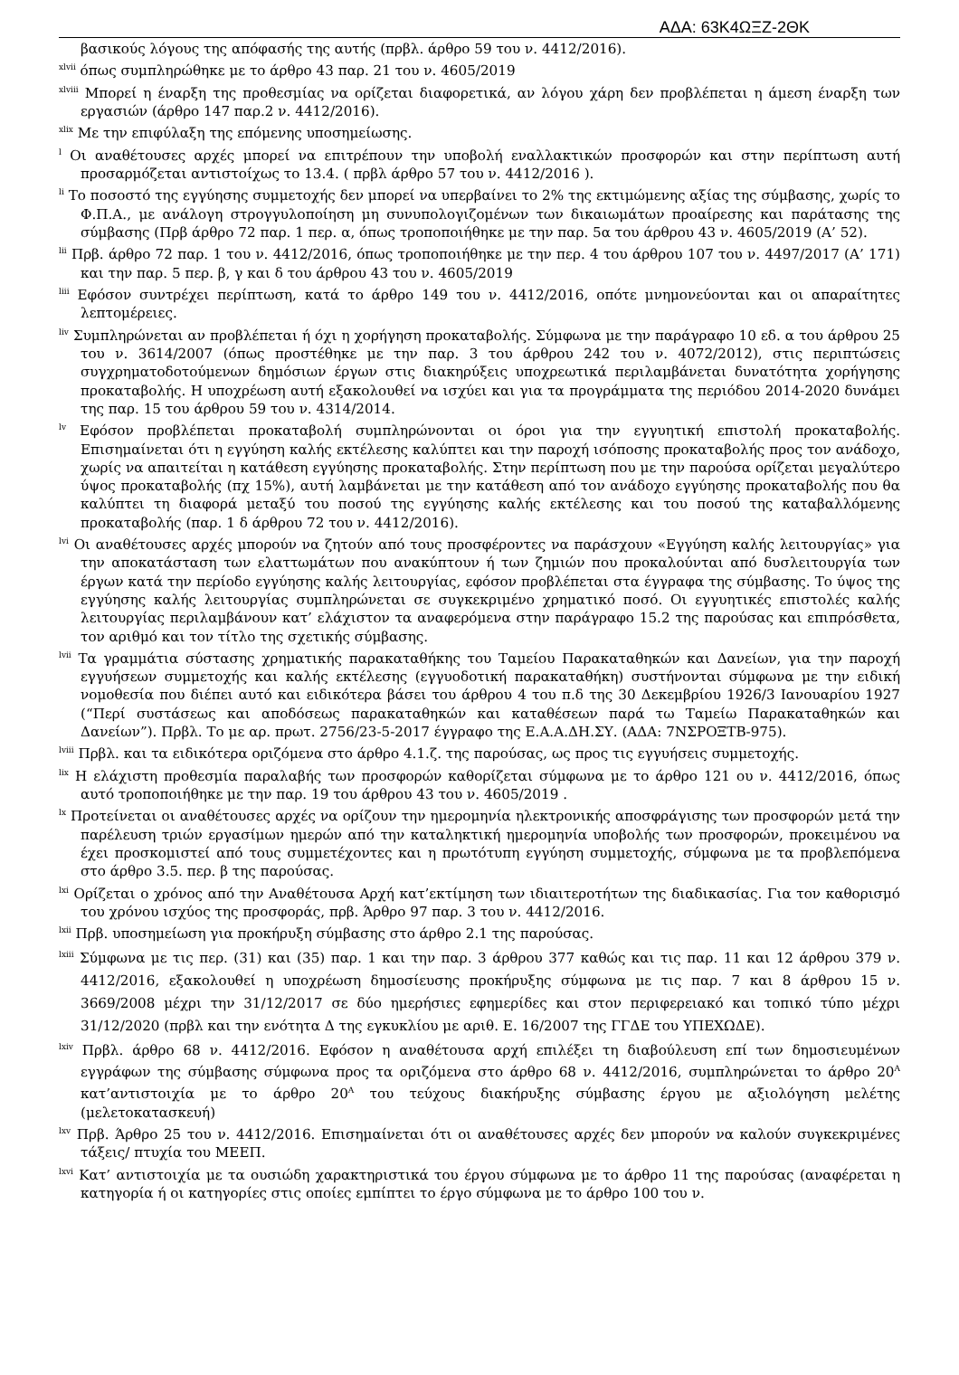ΑΔΑ: 63Κ4ΩΞΖ-2ΘΚ
βασικούς λόγους της απόφασής της αυτής (πρβλ. άρθρο 59 του ν. 4412/2016).
<sup>xlvii</sup> όπως συμπληρώθηκε με το άρθρο 43 παρ. 21 του ν. 4605/2019
<sup>xlviii</sup> Μπορεί η έναρξη της προθεσμίας να ορίζεται διαφορετικά, αν λόγου χάρη δεν προβλέπεται η άμεση έναρξη των εργασιών (άρθρο 147 παρ.2 ν. 4412/2016).
<sup>xlix</sup> Με την επιφύλαξη της επόμενης υποσημείωσης.
<sup>l</sup> Οι αναθέτουσες αρχές μπορεί να επιτρέπουν την υποβολή εναλλακτικών προσφορών και στην περίπτωση αυτή προσαρμόζεται αντιστοίχως το 13.4. ( πρβλ άρθρο 57 του ν. 4412/2016 ).
<sup>li</sup> Το ποσοστό της εγγύησης συμμετοχής δεν μπορεί να υπερβαίνει το 2% της εκτιμώμενης αξίας της σύμβασης, χωρίς το Φ.Π.Α., με ανάλογη στρογγυλοποίηση μη συνυπολογιζομένων των δικαιωμάτων προαίρεσης και παράτασης της σύμβασης (Πρβ άρθρο 72 παρ. 1 περ. α, όπως τροποποιήθηκε με την παρ. 5α του άρθρου 43 ν. 4605/2019 (Α’ 52).
<sup>lii</sup> Πρβ. άρθρο 72 παρ. 1 του ν. 4412/2016, όπως τροποποιήθηκε με την περ. 4 του άρθρου 107 του ν. 4497/2017 (Α’ 171) και την παρ. 5 περ. β, γ και δ του άρθρου 43 του ν. 4605/2019
<sup>liii</sup> Εφόσον συντρέχει περίπτωση, κατά το άρθρο 149 του ν. 4412/2016, οπότε μνημονεύονται και οι απαραίτητες λεπτομέρειες.
<sup>liv</sup> Συμπληρώνεται αν προβλέπεται ή όχι η χορήγηση προκαταβολής. Σύμφωνα με την παράγραφο 10 εδ. α του άρθρου 25 του ν. 3614/2007 (όπως προστέθηκε με την παρ. 3 του άρθρου 242 του ν. 4072/2012), στις περιπτώσεις συγχρηματοδοτούμενων δημόσιων έργων στις διακηρύξεις υποχρεωτικά περιλαμβάνεται δυνατότητα χορήγησης προκαταβολής. Η υποχρέωση αυτή εξακολουθεί να ισχύει και για τα προγράμματα της περιόδου 2014-2020 δυνάμει της παρ. 15 του άρθρου 59 του ν. 4314/2014.
<sup>lv</sup> Εφόσον προβλέπεται προκαταβολή συμπληρώνονται οι όροι για την εγγυητική επιστολή προκαταβολής. Επισημαίνεται ότι η εγγύηση καλής εκτέλεσης καλύπτει και την παροχή ισόποσης προκαταβολής προς τον ανάδοχο, χωρίς να απαιτείται η κατάθεση εγγύησης προκαταβολής. Στην περίπτωση που με την παρούσα ορίζεται μεγαλύτερο ύψος προκαταβολής (πχ 15%), αυτή λαμβάνεται με την κατάθεση από τον ανάδοχο εγγύησης προκαταβολής που θα καλύπτει τη διαφορά μεταξύ του ποσού της εγγύησης καλής εκτέλεσης και του ποσού της καταβαλλόμενης προκαταβολής (παρ. 1 δ άρθρου 72 του ν. 4412/2016).
<sup>lvi</sup> Οι αναθέτουσες αρχές μπορούν να ζητούν από τους προσφέροντες να παράσχουν «Εγγύηση καλής λειτουργίας» για την αποκατάσταση των ελαττωμάτων που ανακύπτουν ή των ζημιών που προκαλούνται από δυσλειτουργία των έργων κατά την περίοδο εγγύησης καλής λειτουργίας, εφόσον προβλέπεται στα έγγραφα της σύμβασης. Το ύψος της εγγύησης καλής λειτουργίας συμπληρώνεται σε συγκεκριμένο χρηματικό ποσό. Οι εγγυητικές επιστολές καλής λειτουργίας περιλαμβάνουν κατ’ ελάχιστον τα αναφερόμενα στην παράγραφο 15.2 της παρούσας και επιπρόσθετα, τον αριθμό και τον τίτλο της σχετικής σύμβασης.
<sup>lvii</sup> Τα γραμμάτια σύστασης χρηματικής παρακαταθήκης του Ταμείου Παρακαταθηκών και Δανείων, για την παροχή εγγυήσεων συμμετοχής και καλής εκτέλεσης (εγγυοδοτική παρακαταθήκη) συστήνονται σύμφωνα με την ειδική νομοθεσία που διέπει αυτό και ειδικότερα βάσει του άρθρου 4 του π.δ της 30 Δεκεμβρίου 1926/3 Ιανουαρίου 1927 (“Περί συστάσεως και αποδόσεως παρακαταθηκών και καταθέσεων παρά τω Ταμείω Παρακαταθηκών και Δανείων”). Πρβλ. Το με αρ. πρωτ. 2756/23-5-2017 έγγραφο της Ε.Α.Α.ΔΗ.ΣΥ. (ΑΔΑ: 7ΝΣΡΟΞΤΒ-975).
<sup>lviii</sup> Πρβλ. και τα ειδικότερα οριζόμενα στο άρθρο 4.1.ζ. της παρούσας, ως προς τις εγγυήσεις συμμετοχής.
<sup>lix</sup> Η ελάχιστη προθεσμία παραλαβής των προσφορών καθορίζεται σύμφωνα με το άρθρο 121 ου ν. 4412/2016, όπως αυτό τροποποιήθηκε με την παρ. 19 του άρθρου 43 του ν. 4605/2019 .
<sup>lx</sup> Προτείνεται οι αναθέτουσες αρχές να ορίζουν την ημερομηνία ηλεκτρονικής αποσφράγισης των προσφορών μετά την παρέλευση τριών εργασίμων ημερών από την καταληκτική ημερομηνία υποβολής των προσφορών, προκειμένου να έχει προσκομιστεί από τους συμμετέχοντες και η πρωτότυπη εγγύηση συμμετοχής, σύμφωνα με τα προβλεπόμενα στο άρθρο 3.5. περ. β της παρούσας.
<sup>lxi</sup> Ορίζεται ο χρόνος από την Αναθέτουσα Αρχή κατ’εκτίμηση των ιδιαιτεροτήτων της διαδικασίας. Για τον καθορισμό του χρόνου ισχύος της προσφοράς, πρβ. Άρθρο 97 παρ. 3 του ν. 4412/2016.
<sup>lxii</sup> Πρβ. υποσημείωση για προκήρυξη σύμβασης στο άρθρο 2.1 της παρούσας.
<sup>lxiii</sup> Σύμφωνα με τις περ. (31) και (35) παρ. 1 και την παρ. 3 άρθρου 377 καθώς και τις παρ. 11 και 12 άρθρου 379 ν. 4412/2016, εξακολουθεί η υποχρέωση δημοσίευσης προκήρυξης σύμφωνα με τις παρ. 7 και 8 άρθρου 15 ν. 3669/2008 μέχρι την 31/12/2017 σε δύο ημερήσιες εφημερίδες και στον περιφερειακό και τοπικό τύπο μέχρι 31/12/2020 (πρβλ και την ενότητα Δ της εγκυκλίου με αριθ. Ε. 16/2007 της ΓΓΔΕ του ΥΠΕΧΩΔΕ).
<sup>lxiv</sup> Πρβλ. άρθρο 68 ν. 4412/2016. Εφόσον η αναθέτουσα αρχή επιλέξει τη διαβούλευση επί των δημοσιευμένων εγγράφων της σύμβασης σύμφωνα προς τα οριζόμενα στο άρθρο 68 ν. 4412/2016, συμπληρώνεται το άρθρο 20<sup>Α</sup> κατ’αντιστοιχία με το άρθρο 20<sup>Α</sup> του τεύχους διακήρυξης σύμβασης έργου με αξιολόγηση μελέτης (μελετοκατασκευή)
<sup>lxv</sup> Πρβ. Άρθρο 25 του ν. 4412/2016. Επισημαίνεται ότι οι αναθέτουσες αρχές δεν μπορούν να καλούν συγκεκριμένες τάξεις/ πτυχία του ΜΕΕΠ.
<sup>lxvi</sup> Κατ’ αντιστοιχία με τα ουσιώδη χαρακτηριστικά του έργου σύμφωνα με το άρθρο 11 της παρούσας (αναφέρεται η κατηγορία ή οι κατηγορίες στις οποίες εμπίπτει το έργο σύμφωνα με το άρθρο 100 του ν.